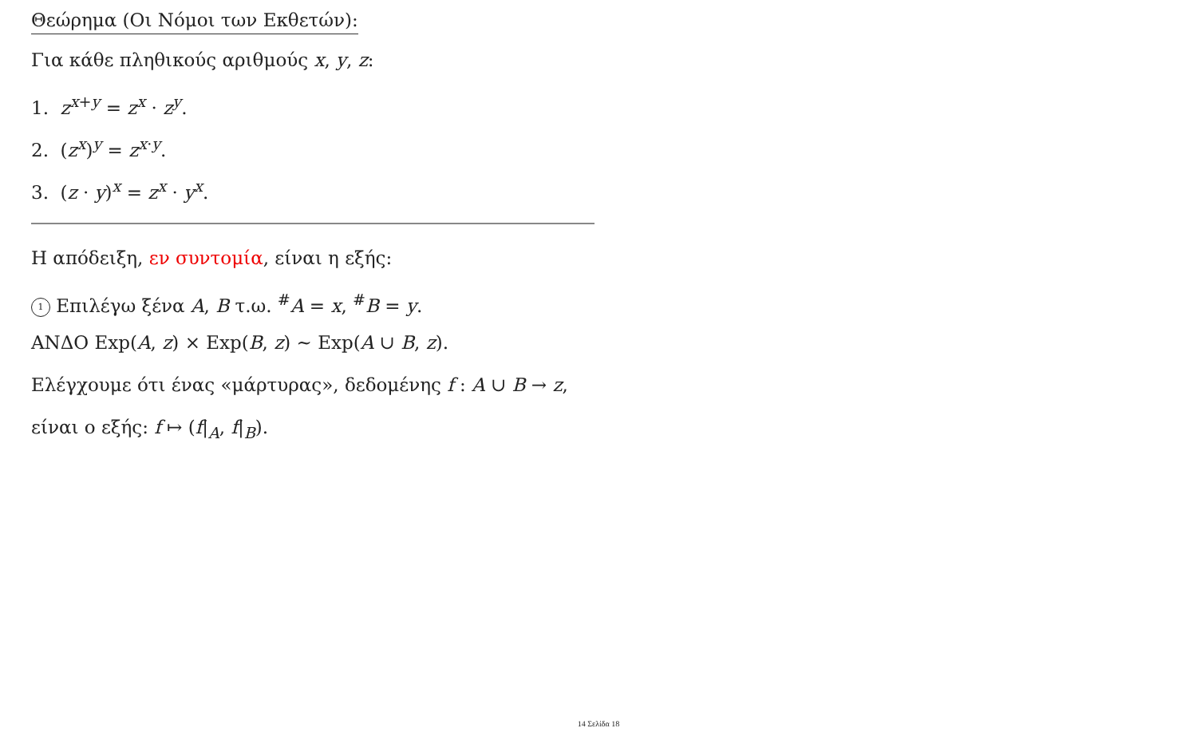Θεώρημα (Οι Νόμοι των Εκθετών):
Για κάθε πληθικούς αριθμούς x, y, z:
1. z<sup>x+y</sup> = z<sup>x</sup> · z<sup>y</sup>.
2. (z<sup>x</sup>)<sup>y</sup> = z<sup>x·y</sup>.
3. (z · y)<sup>x</sup> = z<sup>x</sup> · y<sup>x</sup>.
Η απόδειξη, εν συντομία, είναι η εξής:
1 Επιλέγω ξένα A, B τ.ω. <sup>#</sup>A = x, <sup>#</sup>B = y.
ΑΝΔΟ Exp(A, z) × Exp(B, z) ∼ Exp(A ∪ B, z).
Ελέγχουμε ότι ένας «μάρτυρας», δεδομένης f : A ∪ B → z,
είναι ο εξής: f ↦ (f|<sub>A</sub>, f|<sub>B</sub>).
14 Σελίδα 18